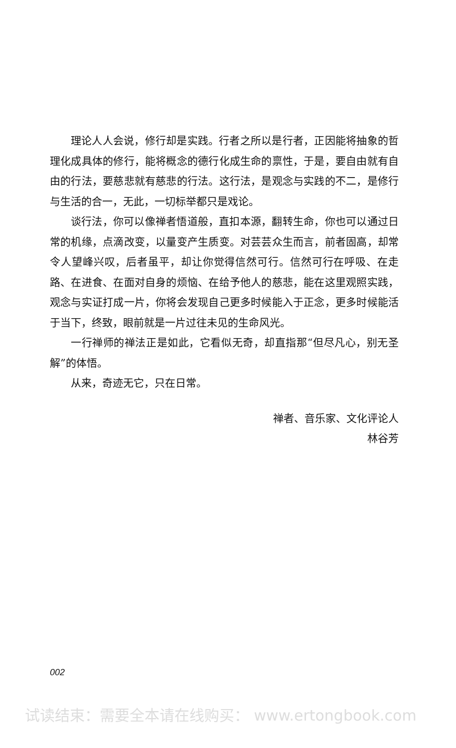理论人人会说，修行却是实践。行者之所以是行者，正因能将抽象的哲理化成具体的修行，能将概念的德行化成生命的禀性，于是，要自由就有自由的行法，要慈悲就有慈悲的行法。这行法，是观念与实践的不二，是修行与生活的合一，无此，一切标举都只是戏论。
谈行法，你可以像禅者悟道般，直扣本源，翻转生命，你也可以通过日常的机缘，点滴改变，以量变产生质变。对芸芸众生而言，前者固高，却常令人望峰兴叹，后者虽平，却让你觉得信然可行。信然可行在呼吸、在走路、在进食、在面对自身的烦恼、在给予他人的慈悲，能在这里观照实践，观念与实证打成一片，你将会发现自己更多时候能入于正念，更多时候能活于当下，终致，眼前就是一片过往未见的生命风光。
一行禅师的禅法正是如此，它看似无奇，却直指那“但尽凡心，别无圣解”的体悟。
从来，奇迹无它，只在日常。
禅者、音乐家、文化评论人
林谷芳
002
试读结束：需要全本请在线购买： www.ertongbook.com